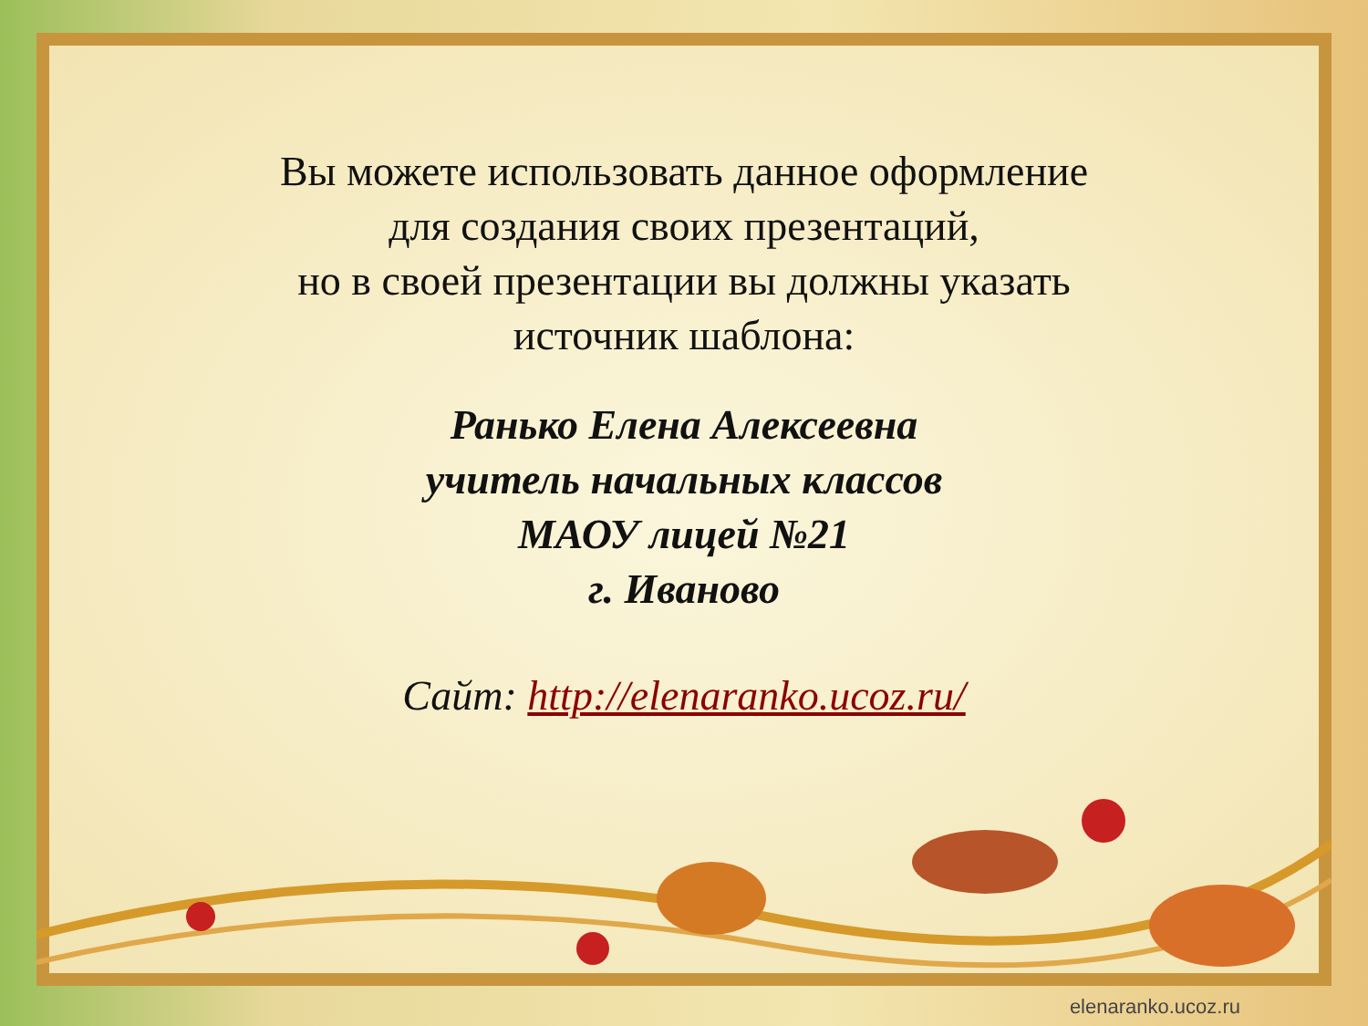Вы можете использовать данное оформление
для создания своих презентаций,
но в своей презентации вы должны указать
источник шаблона:
Ранько Елена Алексеевна
учитель начальных классов
МАОУ лицей №21
г. Иваново
Сайт: http://elenaranko.ucoz.ru/
elenaranko.ucoz.ru